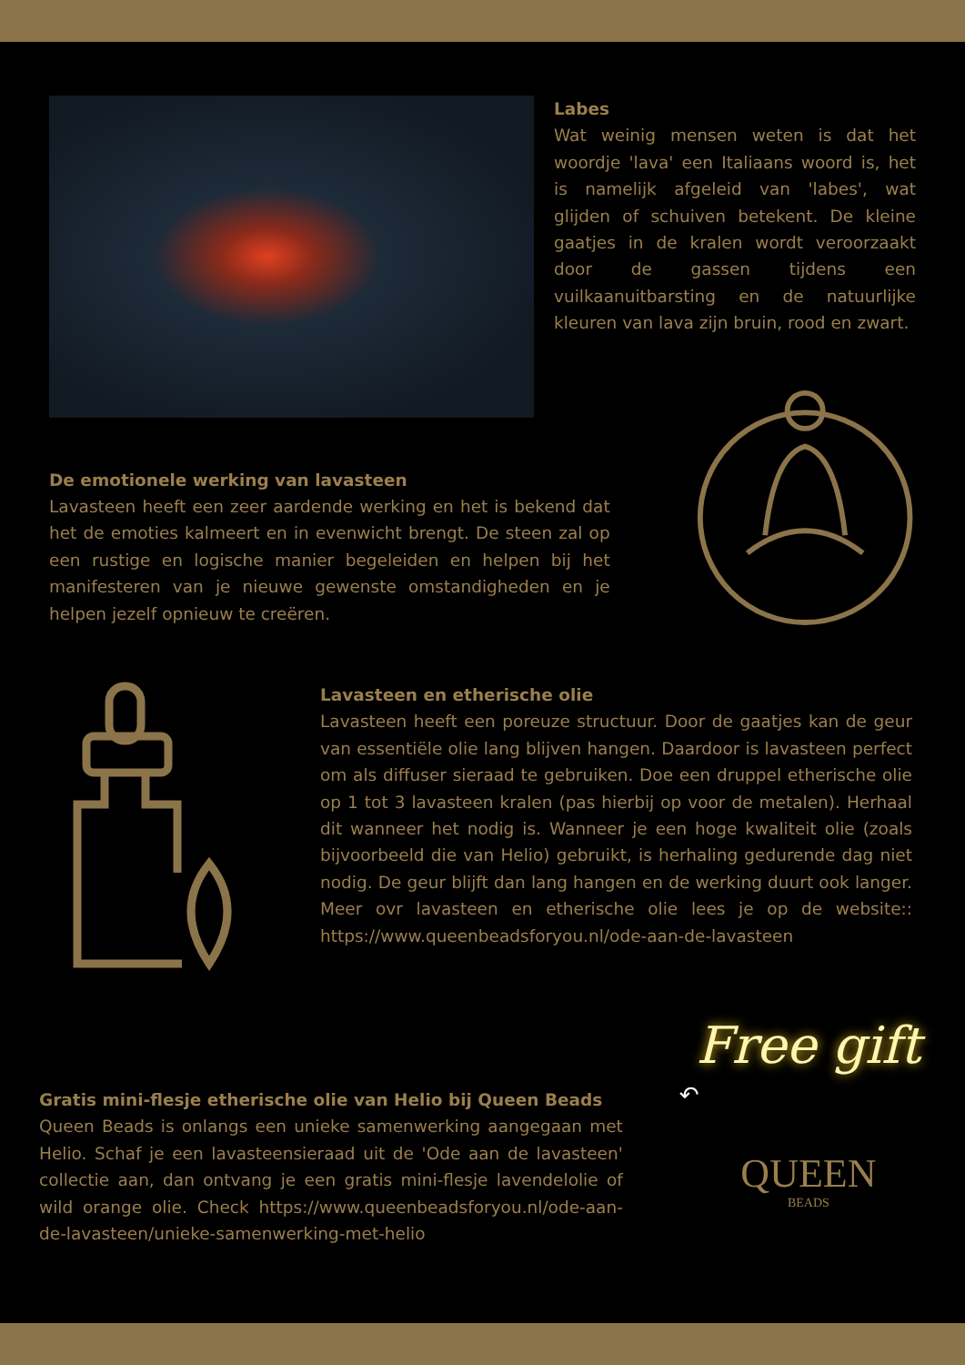Labes
Wat weinig mensen weten is dat het woordje 'lava' een Italiaans woord is, het is namelijk afgeleid van 'labes', wat glijden of schuiven betekent. De kleine gaatjes in de kralen wordt veroorzaakt door de gassen tijdens een vuilkaanuitbarsting en de natuurlijke kleuren van lava zijn bruin, rood en zwart.
De emotionele werking van lavasteen
Lavasteen heeft een zeer aardende werking en het is bekend dat het de emoties kalmeert en in evenwicht brengt. De steen zal op een rustige en logische manier begeleiden en helpen bij het manifesteren van je nieuwe gewenste omstandigheden en je helpen jezelf opnieuw te creëren.
Lavasteen en etherische olie
Lavasteen heeft een poreuze structuur. Door de gaatjes kan de geur van essentiële olie lang blijven hangen. Daardoor is lavasteen perfect om als diffuser sieraad te gebruiken. Doe een druppel etherische olie op 1 tot 3 lavasteen kralen (pas hierbij op voor de metalen). Herhaal dit wanneer het nodig is. Wanneer je een hoge kwaliteit olie (zoals bijvoorbeeld die van Helio) gebruikt, is herhaling gedurende dag niet nodig. De geur blijft dan lang hangen en de werking duurt ook langer. Meer ovr lavasteen en etherische olie lees je op de website:: https://www.queenbeadsforyou.nl/ode-aan-de-lavasteen
Gratis mini-flesje etherische olie van Helio bij Queen Beads
Queen Beads is onlangs een unieke samenwerking aangegaan met Helio. Schaf je een lavasteensieraad uit de 'Ode aan de lavasteen' collectie aan, dan ontvang je een gratis mini-flesje lavendelolie of wild orange olie. Check https://www.queenbeadsforyou.nl/ode-aan-de-lavasteen/unieke-samenwerking-met-helio
Free gift
↶
QUEEN
BEADS